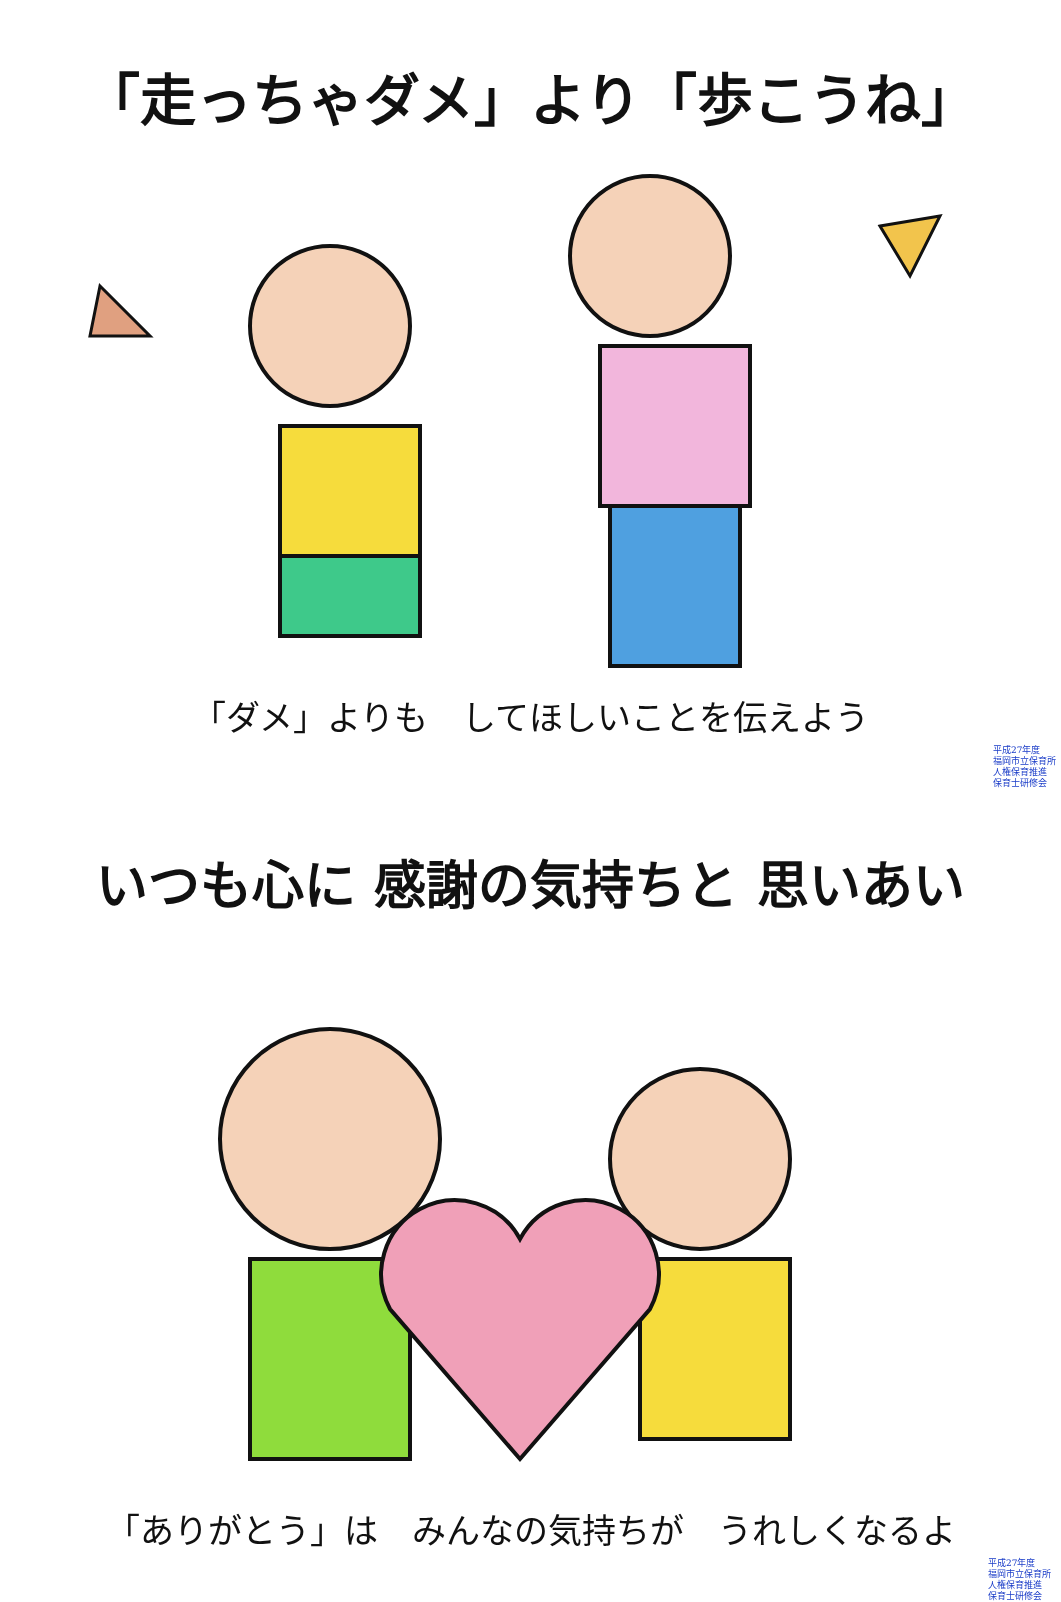「走っちゃダメ」より「歩こうね」
「ダメ」よりも　してほしいことを伝えよう
平成27年度
福岡市立保育所
人権保育推進
保育士研修会
いつも心に 感謝の気持ちと 思いあい
「ありがとう」は　みんなの気持ちが　うれしくなるよ
平成27年度
福岡市立保育所
人権保育推進
保育士研修会